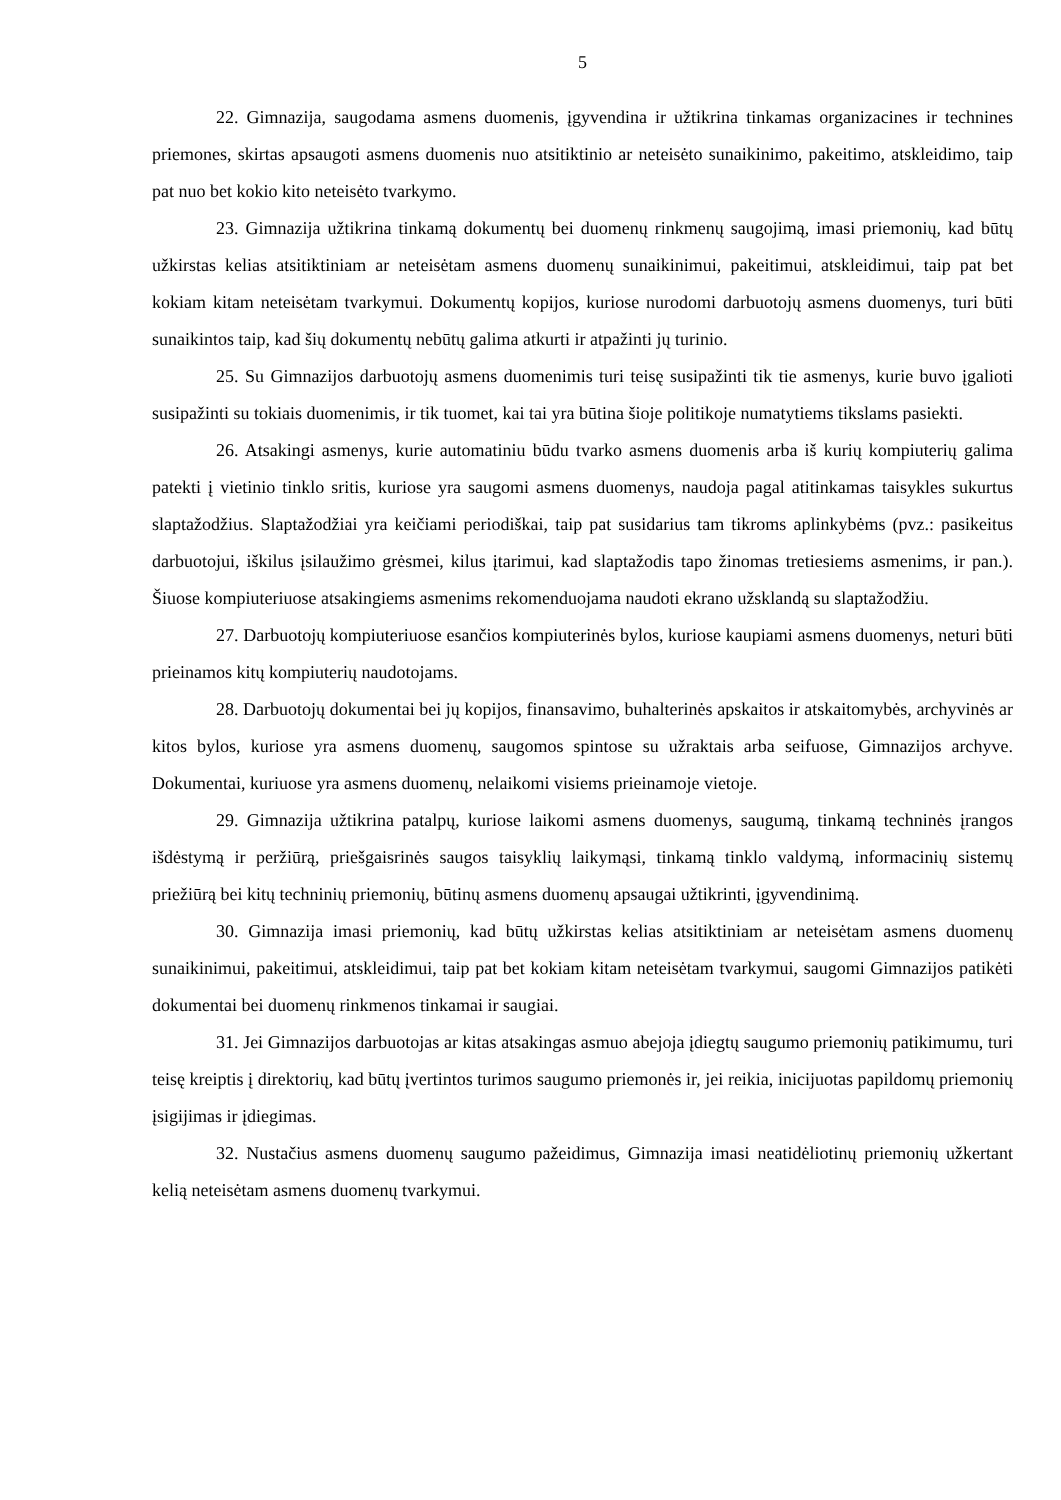5
22. Gimnazija, saugodama asmens duomenis, įgyvendina ir užtikrina tinkamas organizacines ir technines priemones, skirtas apsaugoti asmens duomenis nuo atsitiktinio ar neteisėto sunaikinimo, pakeitimo, atskleidimo, taip pat nuo bet kokio kito neteisėto tvarkymo.
23. Gimnazija užtikrina tinkamą dokumentų bei duomenų rinkmenų saugojimą, imasi priemonių, kad būtų užkirstas kelias atsitiktiniam ar neteisėtam asmens duomenų sunaikinimui, pakeitimui, atskleidimui, taip pat bet kokiam kitam neteisėtam tvarkymui. Dokumentų kopijos, kuriose nurodomi darbuotojų asmens duomenys, turi būti sunaikintos taip, kad šių dokumentų nebūtų galima atkurti ir atpažinti jų turinio.
25. Su Gimnazijos darbuotojų asmens duomenimis turi teisę susipažinti tik tie asmenys, kurie buvo įgalioti susipažinti su tokiais duomenimis, ir tik tuomet, kai tai yra būtina šioje politikoje numatytiems tikslams pasiekti.
26. Atsakingi asmenys, kurie automatiniu būdu tvarko asmens duomenis arba iš kurių kompiuterių galima patekti į vietinio tinklo sritis, kuriose yra saugomi asmens duomenys, naudoja pagal atitinkamas taisykles sukurtus slaptažodžius. Slaptažodžiai yra keičiami periodiškai, taip pat susidarius tam tikroms aplinkybėms (pvz.: pasikeitus darbuotojui, iškilus įsilaužimo grėsmei, kilus įtarimui, kad slaptažodis tapo žinomas tretiesiems asmenims, ir pan.). Šiuose kompiuteriuose atsakingiems asmenims rekomenduojama naudoti ekrano užsklandą su slaptažodžiu.
27. Darbuotojų kompiuteriuose esančios kompiuterinės bylos, kuriose kaupiami asmens duomenys, neturi būti prieinamos kitų kompiuterių naudotojams.
28. Darbuotojų dokumentai bei jų kopijos, finansavimo, buhalterinės apskaitos ir atskaitomybės, archyvinės ar kitos bylos, kuriose yra asmens duomenų, saugomos spintose su užraktais arba seifuose, Gimnazijos archyve. Dokumentai, kuriuose yra asmens duomenų, nelaikomi visiems prieinamoje vietoje.
29. Gimnazija užtikrina patalpų, kuriose laikomi asmens duomenys, saugumą, tinkamą techninės įrangos išdėstymą ir peržiūrą, priešgaisrinės saugos taisyklių laikymąsi, tinkamą tinklo valdymą, informacinių sistemų priežiūrą bei kitų techninių priemonių, būtinų asmens duomenų apsaugai užtikrinti, įgyvendinimą.
30. Gimnazija imasi priemonių, kad būtų užkirstas kelias atsitiktiniam ar neteisėtam asmens duomenų sunaikinimui, pakeitimui, atskleidimui, taip pat bet kokiam kitam neteisėtam tvarkymui, saugomi Gimnazijos patikėti dokumentai bei duomenų rinkmenos tinkamai ir saugiai.
31. Jei Gimnazijos darbuotojas ar kitas atsakingas asmuo abejoja įdiegtų saugumo priemonių patikimumu, turi teisę kreiptis į direktorių, kad būtų įvertintos turimos saugumo priemonės ir, jei reikia, inicijuotas papildomų priemonių įsigijimas ir įdiegimas.
32. Nustačius asmens duomenų saugumo pažeidimus, Gimnazija imasi neatidėliotinų priemonių užkertant kelią neteisėtam asmens duomenų tvarkymui.